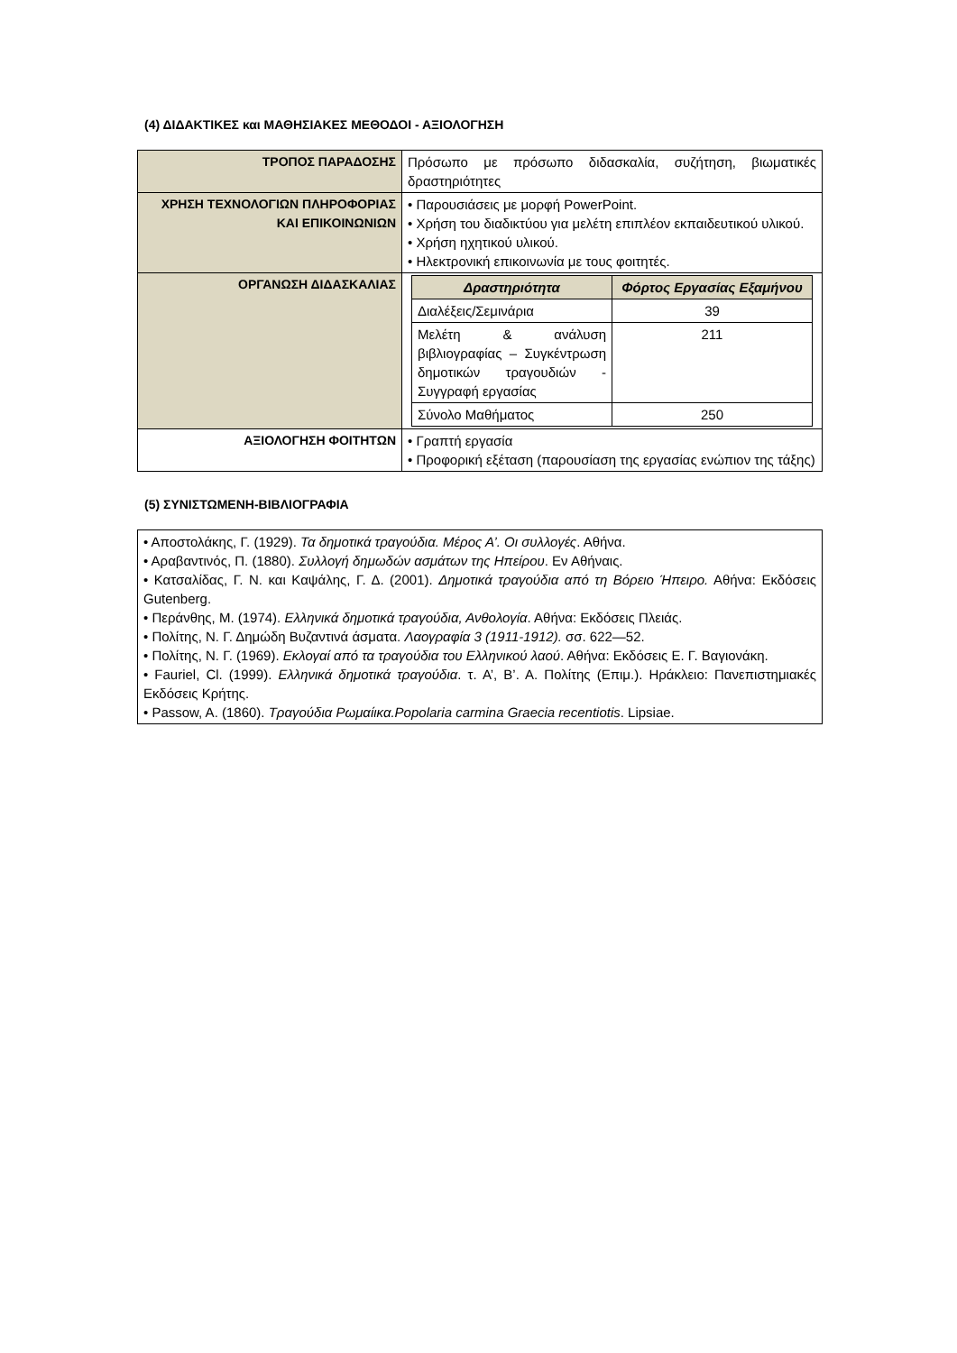(4) ΔΙΔΑΚΤΙΚΕΣ και ΜΑΘΗΣΙΑΚΕΣ ΜΕΘΟΔΟΙ - ΑΞΙΟΛΟΓΗΣΗ
| ΤΡΟΠΟΣ ΠΑΡΑΔΟΣΗΣ | Πρόσωπο με πρόσωπο διδασκαλία, συζήτηση, βιωματικές δραστηριότητες |
| ΧΡΗΣΗ ΤΕΧΝΟΛΟΓΙΩΝ ΠΛΗΡΟΦΟΡΙΑΣ ΚΑΙ ΕΠΙΚΟΙΝΩΝΙΩΝ | • Παρουσιάσεις με μορφή PowerPoint. • Χρήση του διαδικτύου για μελέτη επιπλέον εκπαιδευτικού υλικού. • Χρήση ηχητικού υλικού. • Ηλεκτρονική επικοινωνία με τους φοιτητές. |
| ΟΡΓΑΝΩΣΗ ΔΙΔΑΣΚΑΛΙΑΣ | / Δραστηριότητα / Φόρτος Εργασίας Εξαμήνου / / --- / --- / / Διαλέξεις/Σεμινάρια / 39 / / Μελέτη & ανάλυση βιβλιογραφίας – Συγκέντρωση δημοτικών τραγουδιών - Συγγραφή εργασίας / 211 / / Σύνολο Μαθήματος / 250 / |
| ΑΞΙΟΛΟΓΗΣΗ ΦΟΙΤΗΤΩΝ | • Γραπτή εργασία • Προφορική εξέταση (παρουσίαση της εργασίας ενώπιον της τάξης) |
(5) ΣΥΝΙΣΤΩΜΕΝΗ-ΒΙΒΛΙΟΓΡΑΦΙΑ
• Αποστολάκης, Γ. (1929). Τα δημοτικά τραγούδια. Μέρος Α’. Οι συλλογές. Αθήνα.
• Αραβαντινός, Π. (1880). Συλλογή δημωδών ασμάτων της Ηπείρου. Εν Αθήναις.
• Κατσαλίδας, Γ. Ν. και Καψάλης, Γ. Δ. (2001). Δημοτικά τραγούδια από τη Βόρειο Ήπειρο. Αθήνα: Εκδόσεις Gutenberg.
• Περάνθης, Μ. (1974). Ελληνικά δημοτικά τραγούδια, Ανθολογία. Αθήνα: Εκδόσεις Πλειάς.
• Πολίτης, Ν. Γ. Δημώδη Βυζαντινά άσματα. Λαογραφία 3 (1911-1912). σσ. 622—52.
• Πολίτης, Ν. Γ. (1969). Εκλογαί από τα τραγούδια του Ελληνικού λαού. Αθήνα: Εκδόσεις Ε. Γ. Βαγιονάκη.
• Fauriel, Cl. (1999). Ελληνικά δημοτικά τραγούδια. τ. Α’, Β’. Α. Πολίτης (Επιμ.). Ηράκλειο: Πανεπιστημιακές Εκδόσεις Κρήτης.
• Passow, A. (1860). Τραγούδια Ρωμαίικα.Popolaria carmina Graecia recentiotis. Lipsiae.